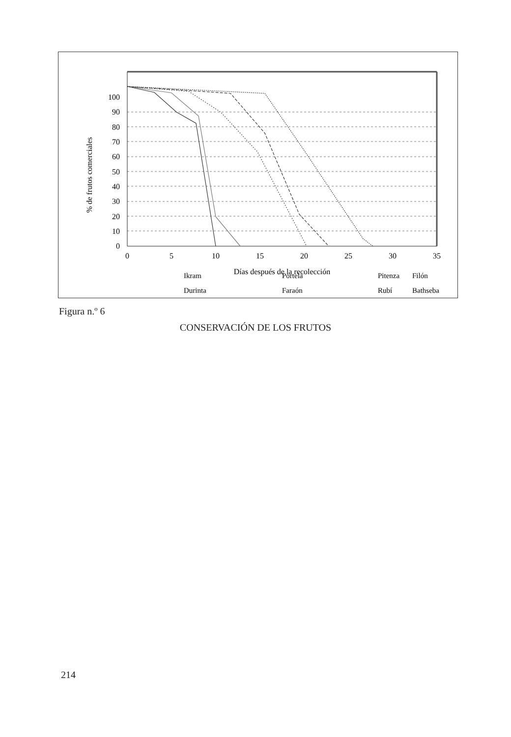0
10
20
30
40
50
60
70
80
90
100
0
5
10
15
20
25
30
35
Días después de la recolección
% de frutos comerciales
Durinta
Faraón
Rubí
Filón
Ikram
Portela
Pitenza
Bathseba
Figura n.º 6
CONSERVACIÓN DE LOS FRUTOS
214